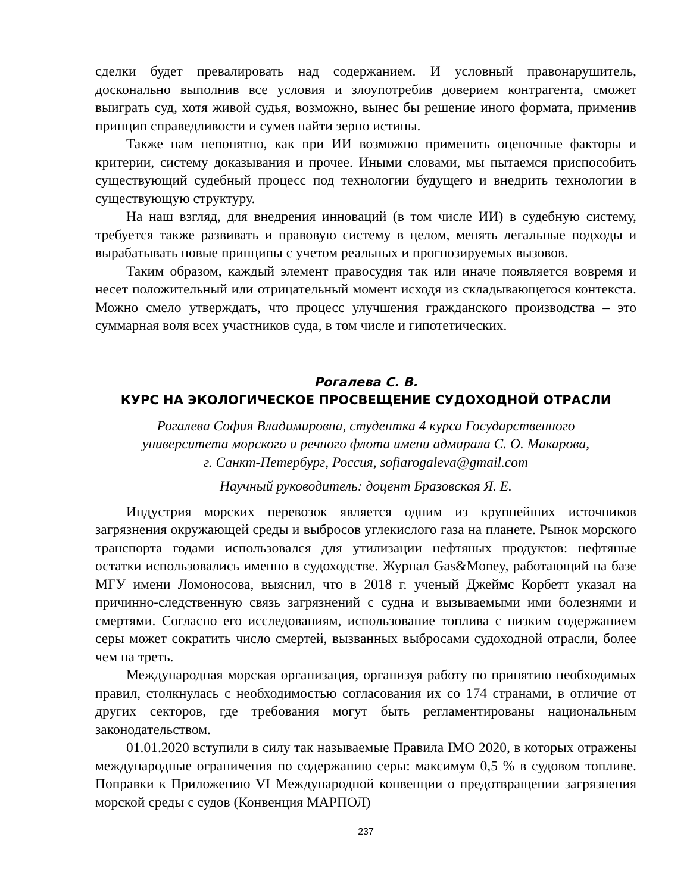сделки будет превалировать над содержанием. И условный правонарушитель, досконально выполнив все условия и злоупотребив доверием контрагента, сможет выиграть суд, хотя живой судья, возможно, вынес бы решение иного формата, применив принцип справедливости и сумев найти зерно истины.
Также нам непонятно, как при ИИ возможно применить оценочные факторы и критерии, систему доказывания и прочее. Иными словами, мы пытаемся приспособить существующий судебный процесс под технологии будущего и внедрить технологии в существующую структуру.
На наш взгляд, для внедрения инноваций (в том числе ИИ) в судебную систему, требуется также развивать и правовую систему в целом, менять легальные подходы и вырабатывать новые принципы с учетом реальных и прогнозируемых вызовов.
Таким образом, каждый элемент правосудия так или иначе появляется вовремя и несет положительный или отрицательный момент исходя из складывающегося контекста. Можно смело утверждать, что процесс улучшения гражданского производства – это суммарная воля всех участников суда, в том числе и гипотетических.
Рогалева С. В.
КУРС НА ЭКОЛОГИЧЕСКОЕ ПРОСВЕЩЕНИЕ СУДОХОДНОЙ ОТРАСЛИ
Рогалева София Владимировна, студентка 4 курса Государственного
университета морского и речного флота имени адмирала С. О. Макарова,
г. Санкт-Петербург, Россия, sofiarogaleva@gmail.com
Научный руководитель: доцент Бразовская Я. Е.
Индустрия морских перевозок является одним из крупнейших источников загрязнения окружающей среды и выбросов углекислого газа на планете. Рынок морского транспорта годами использовался для утилизации нефтяных продуктов: нефтяные остатки использовались именно в судоходстве. Журнал Gas&Money, работающий на базе МГУ имени Ломоносова, выяснил, что в 2018 г. ученый Джеймс Корбетт указал на причинно-следственную связь загрязнений с судна и вызываемыми ими болезнями и смертями. Согласно его исследованиям, использование топлива с низким содержанием серы может сократить число смертей, вызванных выбросами судоходной отрасли, более чем на треть.
Международная морская организация, организуя работу по принятию необходимых правил, столкнулась с необходимостью согласования их со 174 странами, в отличие от других секторов, где требования могут быть регламентированы национальным законодательством.
01.01.2020 вступили в силу так называемые Правила IMO 2020, в которых отражены международные ограничения по содержанию серы: максимум 0,5 % в судовом топливе. Поправки к Приложению VI Международной конвенции о предотвращении загрязнения морской среды с судов (Конвенция МАРПОЛ)
237